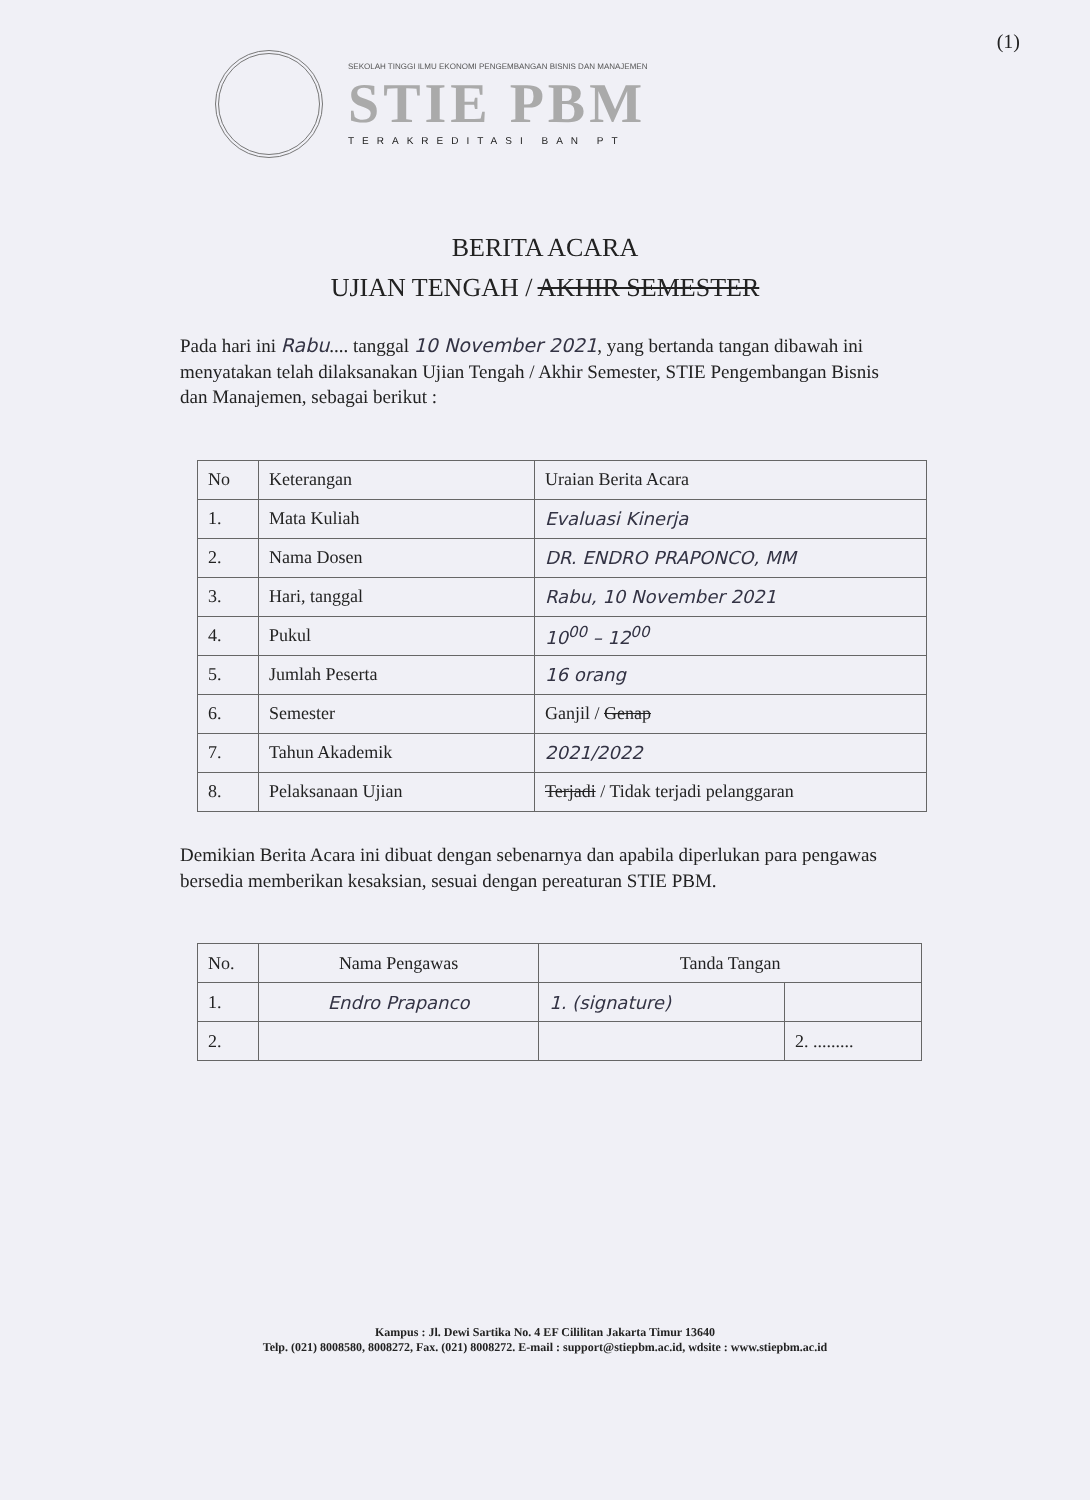(1)
SEKOLAH TINGGI ILMU EKONOMI PENGEMBANGAN BISNIS DAN MANAJEMEN
STIE PBM
TERAKREDITASI BAN PT
BERITA ACARA
UJIAN TENGAH / AKHIR SEMESTER
Pada hari ini Rabu.... tanggal 10 November 2021, yang bertanda tangan dibawah ini menyatakan telah dilaksanakan Ujian Tengah / Akhir Semester, STIE Pengembangan Bisnis dan Manajemen, sebagai berikut :
| No | Keterangan | Uraian Berita Acara |
| --- | --- | --- |
| 1. | Mata Kuliah | Evaluasi Kinerja |
| 2. | Nama Dosen | DR. ENDRO PRAPONCO, MM |
| 3. | Hari, tanggal | Rabu, 10 November 2021 |
| 4. | Pukul | 10<sup>00</sup> – 12<sup>00</sup> |
| 5. | Jumlah Peserta | 16 orang |
| 6. | Semester | Ganjil / Genap |
| 7. | Tahun Akademik | 2021/2022 |
| 8. | Pelaksanaan Ujian | Terjadi / Tidak terjadi pelanggaran |
Demikian Berita Acara ini dibuat dengan sebenarnya dan apabila diperlukan para pengawas bersedia memberikan kesaksian, sesuai dengan pereaturan STIE PBM.
| No. | Nama Pengawas | Tanda Tangan | |
| --- | --- | --- | --- |
| 1. | Endro Prapanco | 1. (signature) | |
| 2. | | | 2. ......... |
Kampus : Jl. Dewi Sartika No. 4 EF Cililitan Jakarta Timur 13640
Telp. (021) 8008580, 8008272, Fax. (021) 8008272. E-mail : support@stiepbm.ac.id, wdsite : www.stiepbm.ac.id